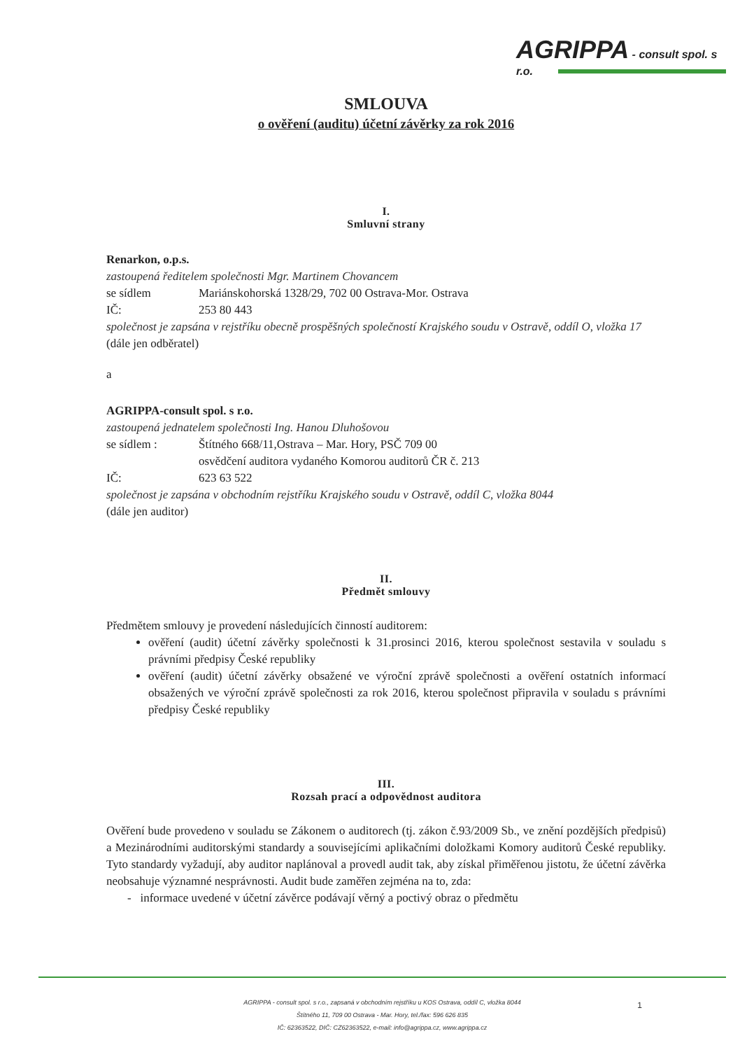AGRIPPA - consult spol. s r.o.
SMLOUVA
o ověření (auditu) účetní závěrky za rok 2016
I.
Smluvní strany
Renarkon, o.p.s.
zastoupená ředitelem společnosti Mgr. Martinem Chovancem
se sídlem Mariánskohorská 1328/29, 702 00 Ostrava-Mor. Ostrava
IČ: 253 80 443
společnost je zapsána v rejstříku obecně prospěšných společností Krajského soudu v Ostravě, oddíl O, vložka 17
(dále jen odběratel)
a
AGRIPPA-consult spol. s r.o.
zastoupená jednatelem společnosti Ing. Hanou Dluhošovou
se sídlem : Štítného 668/11,Ostrava – Mar. Hory, PSČ 709 00
osvědčení auditora vydaného Komorou auditorů ČR č. 213
IČ: 623 63 522
společnost je zapsána v obchodním rejstříku Krajského soudu v Ostravě, oddíl C, vložka 8044
(dále jen auditor)
II.
Předmět smlouvy
Předmětem smlouvy je provedení následujících činností auditorem:
ověření (audit) účetní závěrky společnosti k 31.prosinci 2016, kterou společnost sestavila v souladu s právními předpisy České republiky
ověření (audit) účetní závěrky obsažené ve výroční zprávě společnosti a ověření ostatních informací obsažených ve výroční zprávě společnosti za rok 2016, kterou společnost připravila v souladu s právními předpisy České republiky
III.
Rozsah prací a odpovědnost auditora
Ověření bude provedeno v souladu se Zákonem o auditorech (tj. zákon č.93/2009 Sb., ve znění pozdějších předpisů) a Mezinárodními auditorskými standardy a souvisejícími aplikačními doložkami Komory auditorů České republiky. Tyto standardy vyžadují, aby auditor naplánoval a provedl audit tak, aby získal přiměřenou jistotu, že účetní závěrka neobsahuje významné nesprávnosti. Audit bude zaměřen zejména na to, zda:
- informace uvedené v účetní závěrce podávají věrný a poctivý obraz o předmětu
AGRIPPA - consult spol. s r.o., zapsaná v obchodním rejstříku u KOS Ostrava, oddíl C, vložka 8044
Štítného 11, 709 00 Ostrava - Mar. Hory, tel./fax: 596 626 835
IČ: 62363522, DIČ: CZ62363522, e-mail: info@agrippa.cz, www.agrippa.cz
1